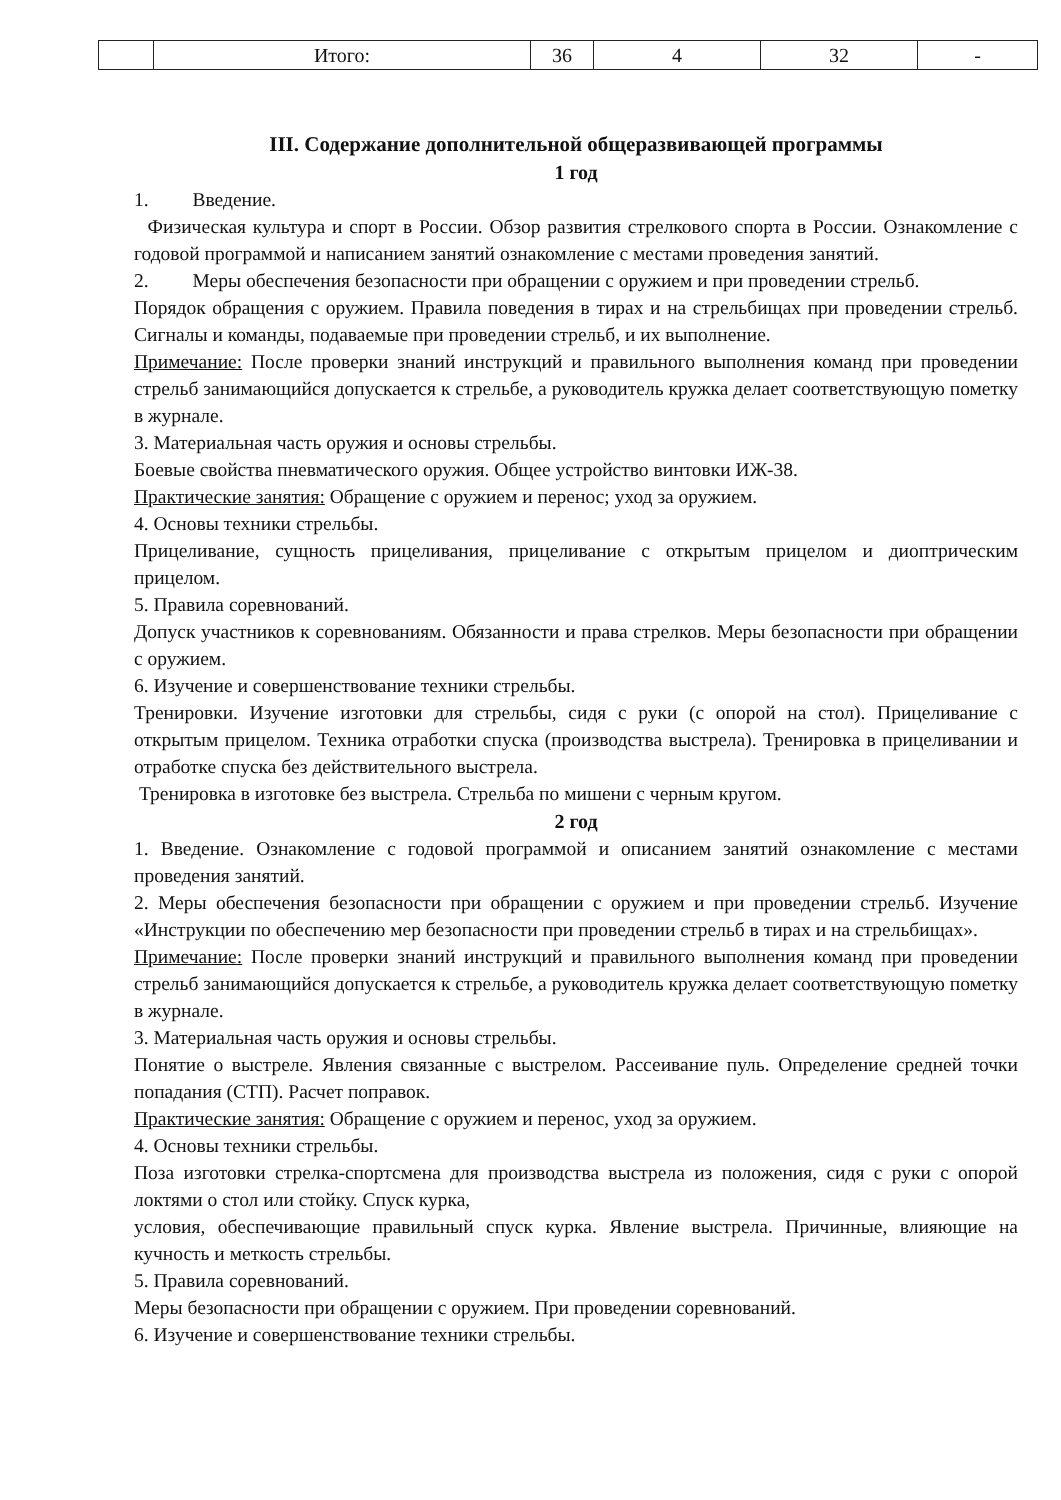| | Итого: | 36 | 4 | 32 | - |
III. Содержание дополнительной общеразвивающей программы
1 год
1. Введение.
Физическая культура и спорт в России. Обзор развития стрелкового спорта в России. Ознакомление с годовой программой и написанием занятий ознакомление с местами проведения занятий.
2. Меры обеспечения безопасности при обращении с оружием и при проведении стрельб.
Порядок обращения с оружием. Правила поведения в тирах и на стрельбищах при проведении стрельб. Сигналы и команды, подаваемые при проведении стрельб, и их выполнение.
Примечание: После проверки знаний инструкций и правильного выполнения команд при проведении стрельб занимающийся допускается к стрельбе, а руководитель кружка делает соответствующую пометку в журнале.
3. Материальная часть оружия и основы стрельбы.
Боевые свойства пневматического оружия. Общее устройство винтовки ИЖ-38.
Практические занятия: Обращение с оружием и перенос; уход за оружием.
4. Основы техники стрельбы.
Прицеливание, сущность прицеливания, прицеливание с открытым прицелом и диоптрическим прицелом.
5. Правила соревнований.
Допуск участников к соревнованиям. Обязанности и права стрелков. Меры безопасности при обращении с оружием.
6. Изучение и совершенствование техники стрельбы.
Тренировки. Изучение изготовки для стрельбы, сидя с руки (с опорой на стол). Прицеливание с открытым прицелом. Техника отработки спуска (производства выстрела). Тренировка в прицеливании и отработке спуска без действительного выстрела.
Тренировка в изготовке без выстрела. Стрельба по мишени с черным кругом.
2 год
1. Введение. Ознакомление с годовой программой и описанием занятий ознакомление с местами проведения занятий.
2. Меры обеспечения безопасности при обращении с оружием и при проведении стрельб. Изучение «Инструкции по обеспечению мер безопасности при проведении стрельб в тирах и на стрельбищах».
Примечание: После проверки знаний инструкций и правильного выполнения команд при проведении стрельб занимающийся допускается к стрельбе, а руководитель кружка делает соответствующую пометку в журнале.
3. Материальная часть оружия и основы стрельбы.
Понятие о выстреле. Явления связанные с выстрелом. Рассеивание пуль. Определение средней точки попадания (СТП). Расчет поправок.
Практические занятия: Обращение с оружием и перенос, уход за оружием.
4. Основы техники стрельбы.
Поза изготовки стрелка-спортсмена для производства выстрела из положения, сидя с руки с опорой локтями о стол или стойку. Спуск курка,
условия, обеспечивающие правильный спуск курка. Явление выстрела. Причинные, влияющие на кучность и меткость стрельбы.
5. Правила соревнований.
Меры безопасности при обращении с оружием. При проведении соревнований.
6. Изучение и совершенствование техники стрельбы.